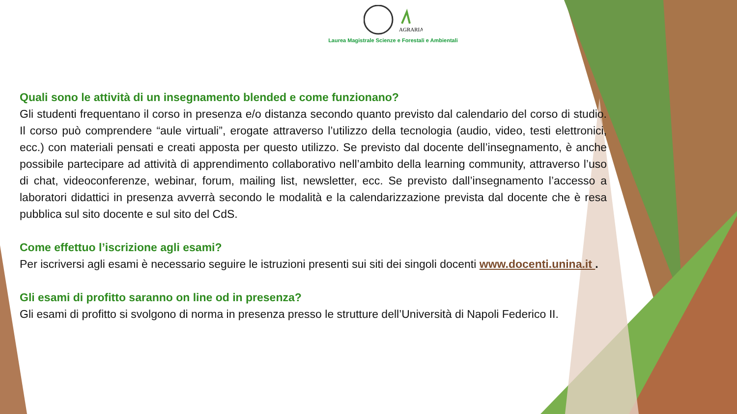AGRARIA
Laurea Magistrale Scienze e Forestali e Ambientali
Quali sono le attività di un insegnamento blended e come funzionano?
Gli studenti frequentano il corso in presenza e/o distanza secondo quanto previsto dal calendario del corso di studio. Il corso può comprendere “aule virtuali”, erogate attraverso l’utilizzo della tecnologia (audio, video, testi elettronici, ecc.) con materiali pensati e creati apposta per questo utilizzo. Se previsto dal docente dell’insegnamento, è anche possibile partecipare ad attività di apprendimento collaborativo nell’ambito della learning community, attraverso l’uso di chat, videoconferenze, webinar, forum, mailing list, newsletter, ecc. Se previsto dall’insegnamento l’accesso a laboratori didattici in presenza avverrà secondo le modalità e la calendarizzazione prevista dal docente che è resa pubblica sul sito docente e sul sito del CdS.
Come effettuo l’iscrizione agli esami?
Per iscriversi agli esami è necessario seguire le istruzioni presenti sui siti dei singoli docenti www.docenti.unina.it .
Gli esami di profitto saranno on line od in presenza?
Gli esami di profitto si svolgono di norma in presenza presso le strutture dell’Università di Napoli Federico II.